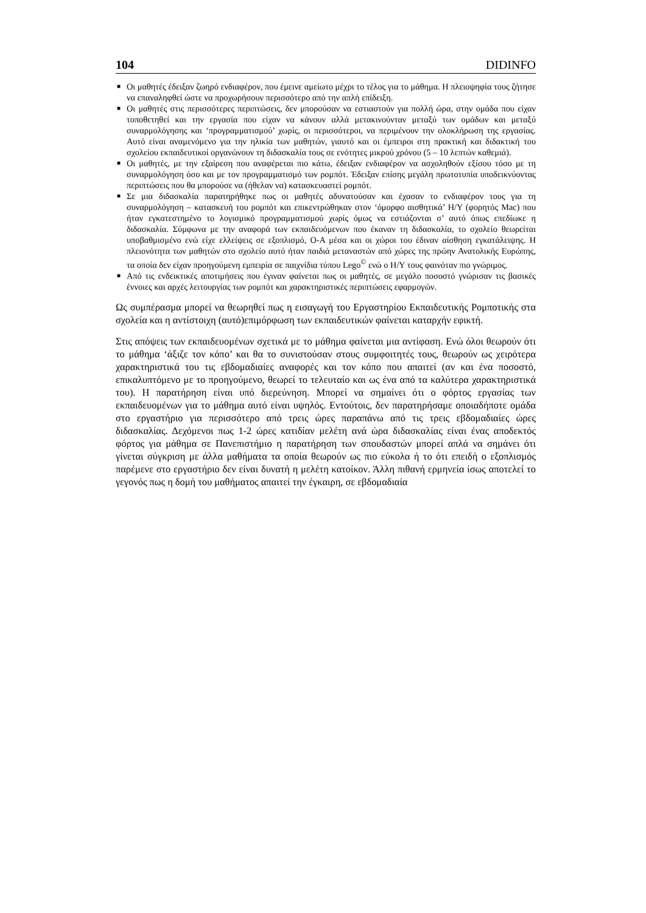104 DIDINFO
■ Οι μαθητές έδειξαν ζωηρό ενδιαφέρον, που έμεινε αμείωτο μέχρι το τέλος για το μάθημα. Η πλειοψηφία τους ζήτησε να επαναληφθεί ώστε να προχωρήσουν περισσότερο από την απλή επίδειξη.
■ Οι μαθητές στις περισσότερες περιπτώσεις, δεν μπορούσαν να εστιαστούν για πολλή ώρα, στην ομάδα που είχαν τοποθετηθεί και την εργασία που είχαν να κάνουν αλλά μετακινούνταν μεταξύ των ομάδων και μεταξύ συναρμολόγησης και ‘προγραμματισμού’ χωρίς, οι περισσότεροι, να περιμένουν την ολοκλήρωση της εργασίας. Αυτό είναι αναμενόμενο για την ηλικία των μαθητών, γιαυτό και οι έμπειροι στη πρακτική και διδακτική του σχολείου εκπαιδευτικοί οργανώνουν τη διδασκαλία τους σε ενότητες μικρού χρόνου (5 – 10 λεπτών καθεμιά).
■ Οι μαθητές, με την εξαίρεση που αναφέρεται πιο κάτω, έδειξαν ενδιαφέρον να ασχοληθούν εξίσου τόσο με τη συναρμολόγηση όσο και με τον προγραμματισμό των ρομπότ. Έδειξαν επίσης μεγάλη πρωτοτυπία υποδεικνύοντας περιπτώσεις που θα μπορούσε να (ήθελαν να) κατασκευαστεί ρομπότ.
■ Σε μια διδασκαλία παρατηρήθηκε πως οι μαθητές αδυνατούσαν και έχασαν το ενδιαφέρον τους για τη συναρμολόγηση – κατασκευή του ρομπότ και επικεντρώθηκαν στον ‘όμορφο αισθητικά’ Η/Υ (φορητός Mac) που ήταν εγκατεστημένο το λογισμικό προγραμματισμού χωρίς όμως να εστιάζονται σ’ αυτό όπως επεδίωκε η διδασκαλία. Σύμφωνα με την αναφορά των εκπαιδευόμενων που έκαναν τη διδασκαλία, το σχολείο θεωρείται υποβαθμισμένο ενώ είχε ελλείψεις σε εξοπλισμό, Ο-Α μέσα και οι χώροι του έδιναν αίσθηση εγκατάλειψης. Η πλειονότητα των μαθητών στο σχολείο αυτό ήταν παιδιά μεταναστών από χώρες της πρώην Ανατολικής Ευρώπης, τα οποία δεν είχαν προηγούμενη εμπειρία σε παιχνίδια τύπου Lego<sup>©</sup> ενώ ο Η/Υ τους φαινόταν πιο γνώριμος.
■ Από τις ενδεικτικές αποτιμήσεις που έγιναν φαίνεται πως οι μαθητές, σε μεγάλο ποσοστό γνώρισαν τις βασικές έννοιες και αρχές λειτουργίας των ρομπότ και χαρακτηριστικές περιπτώσεις εφαρμογών.
Ως συμπέρασμα μπορεί να θεωρηθεί πως η εισαγωγή του Εργαστηρίου Εκπαιδευτικής Ρομποτικής στα σχολεία και η αντίστοιχη (αυτό)επιμόρφωση των εκπαιδευτικών φαίνεται καταρχήν εφικτή.
Στις απόψεις των εκπαιδευομένων σχετικά με το μάθημα φαίνεται μια αντίφαση. Ενώ όλοι θεωρούν ότι το μάθημα ‘άξιζε τον κόπο’ και θα το συνιστούσαν στους συμφοιτητές τους, θεωρούν ως χειρότερα χαρακτηριστικά του τις εβδομαδιαίες αναφορές και τον κόπο που απαιτεί (αν και ένα ποσοστό, επικαλυπτόμενο με το προηγούμενο, θεωρεί το τελευταίο και ως ένα από τα καλύτερα χαρακτηριστικά του). Η παρατήρηση είναι υπό διερεύνηση. Μπορεί να σημαίνει ότι ο φόρτος εργασίας των εκπαιδευομένων για το μάθημα αυτό είναι υψηλός. Εντούτοις, δεν παρατηρήσαμε οποιαδήποτε ομάδα στο εργαστήριο για περισσότερο από τρεις ώρες παραπάνω από τις τρεις εβδομαδιαίες ώρες διδασκαλίας. Δεχόμενοι πως 1-2 ώρες κατιδίαν μελέτη ανά ώρα διδασκαλίας είναι ένας αποδεκτός φόρτος για μάθημα σε Πανεπιστήμιο η παρατήρηση των σπουδαστών μπορεί απλά να σημάνει ότι γίνεται σύγκριση με άλλα μαθήματα τα οποία θεωρούν ως πιο εύκολα ή το ότι επειδή ο εξοπλισμός παρέμενε στο εργαστήριο δεν είναι δυνατή η μελέτη κατοίκον. Άλλη πιθανή ερμηνεία ίσως αποτελεί το γεγονός πως η δομή του μαθήματος απαιτεί την έγκαιρη, σε εβδομαδιαία